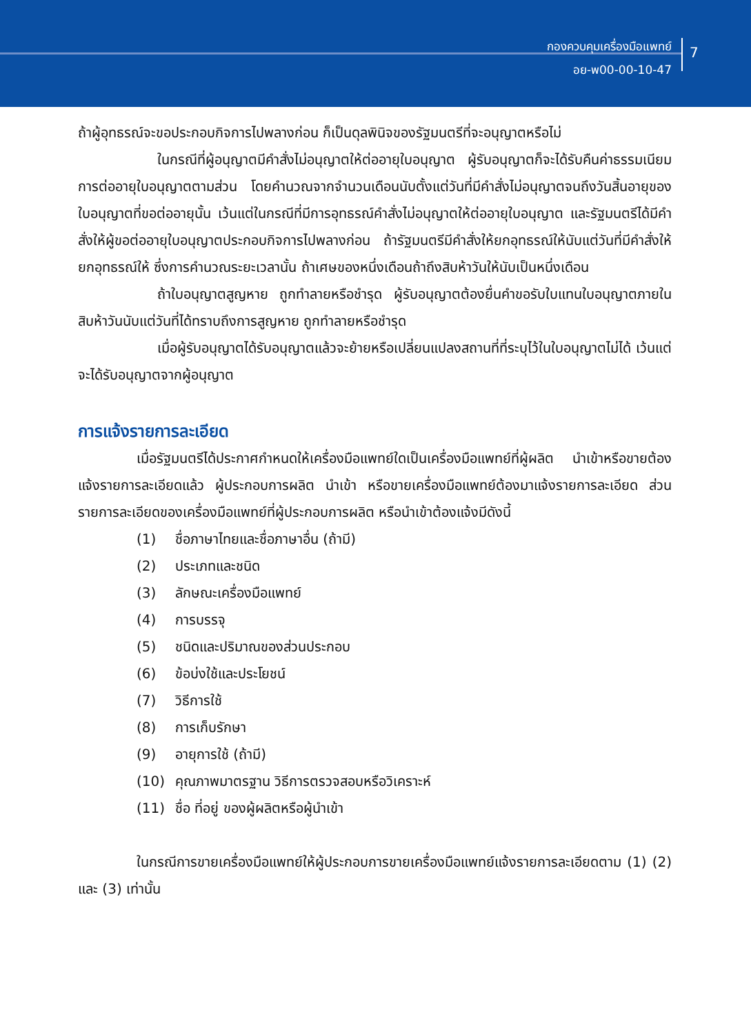กองควบคุมเครื่องมือแพทย์
อย-พ00-00-10-47
7
ถ้าผู้อุทธรณ์จะขอประกอบกิจการไปพลางก่อน ก็เป็นดุลพินิจของรัฐมนตรีที่จะอนุญาตหรือไม่
ในกรณีที่ผู้อนุญาตมีคำสั่งไม่อนุญาตให้ต่ออายุใบอนุญาต ผู้รับอนุญาตก็จะได้รับคืนค่าธรรมเนียมการต่ออายุใบอนุญาตตามส่วน โดยคำนวณจากจำนวนเดือนนับตั้งแต่วันที่มีคำสั่งไม่อนุญาตจนถึงวันสิ้นอายุของใบอนุญาตที่ขอต่ออายุนั้น เว้นแต่ในกรณีที่มีการอุทธรณ์คำสั่งไม่อนุญาตให้ต่ออายุใบอนุญาต และรัฐมนตรีได้มีคำสั่งให้ผู้ขอต่ออายุใบอนุญาตประกอบกิจการไปพลางก่อน ถ้ารัฐมนตรีมีคำสั่งให้ยกอุทธรณ์ให้นับแต่วันที่มีคำสั่งให้ยกอุทธรณ์ให้ ซึ่งการคำนวณระยะเวลานั้น ถ้าเศษของหนึ่งเดือนถ้าถึงสิบห้าวันให้นับเป็นหนึ่งเดือน
ถ้าใบอนุญาตสูญหาย ถูกทำลายหรือชำรุด ผู้รับอนุญาตต้องยื่นคำขอรับใบแทนใบอนุญาตภายในสิบห้าวันนับแต่วันที่ได้ทราบถึงการสูญหาย ถูกทำลายหรือชำรุด
เมื่อผู้รับอนุญาตได้รับอนุญาตแล้วจะย้ายหรือเปลี่ยนแปลงสถานที่ที่ระบุไว้ในใบอนุญาตไม่ได้ เว้นแต่จะได้รับอนุญาตจากผู้อนุญาต
การแจ้งรายการละเอียด
เมื่อรัฐมนตรีได้ประกาศกำหนดให้เครื่องมือแพทย์ใดเป็นเครื่องมือแพทย์ที่ผู้ผลิต นำเข้าหรือขายต้องแจ้งรายการละเอียดแล้ว ผู้ประกอบการผลิต นำเข้า หรือขายเครื่องมือแพทย์ต้องมาแจ้งรายการละเอียด ส่วนรายการละเอียดของเครื่องมือแพทย์ที่ผู้ประกอบการผลิต หรือนำเข้าต้องแจ้งมีดังนี้
(1) ชื่อภาษาไทยและชื่อภาษาอื่น (ถ้ามี)
(2) ประเภทและชนิด
(3) ลักษณะเครื่องมือแพทย์
(4) การบรรจุ
(5) ชนิดและปริมาณของส่วนประกอบ
(6) ข้อบ่งใช้และประโยชน์
(7) วิธีการใช้
(8) การเก็บรักษา
(9) อายุการใช้ (ถ้ามี)
(10) คุณภาพมาตรฐาน วิธีการตรวจสอบหรือวิเคราะห์
(11) ชื่อ ที่อยู่ ของผู้ผลิตหรือผู้นำเข้า
ในกรณีการขายเครื่องมือแพทย์ให้ผู้ประกอบการขายเครื่องมือแพทย์แจ้งรายการละเอียดตาม (1) (2) และ (3) เท่านั้น